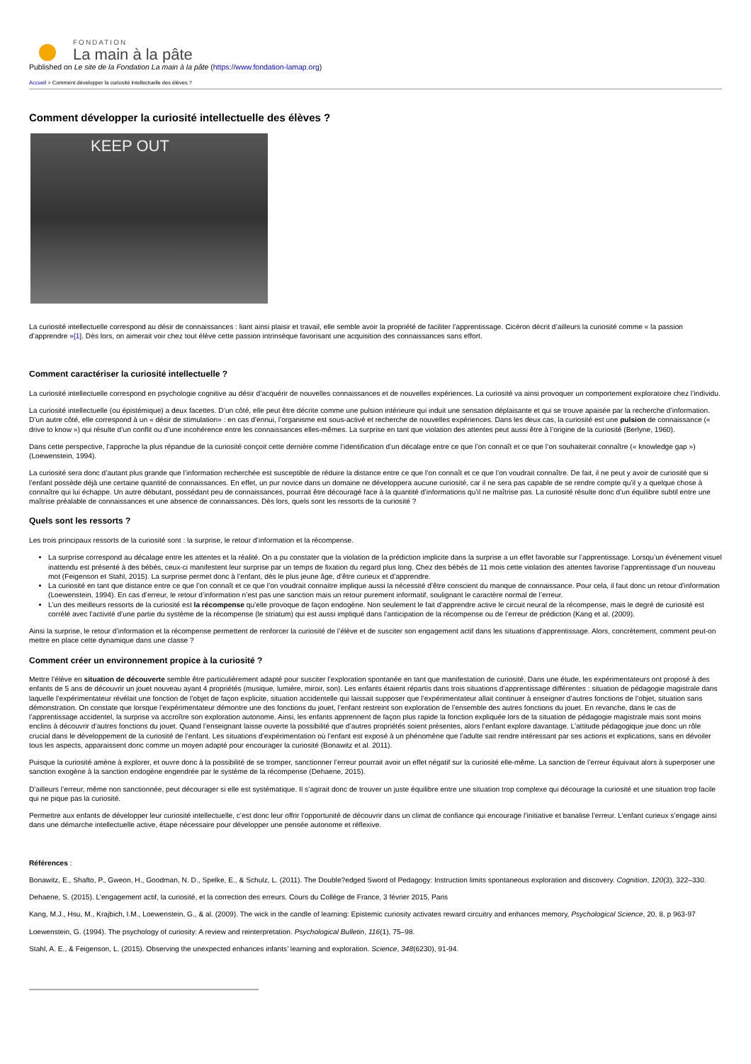FONDATION
La main à la pâte
Published on Le site de la Fondation La main à la pâte (https://www.fondation-lamap.org)
Accueil > Comment développer la curiosité intellectuelle des élèves ?
Comment développer la curiosité intellectuelle des élèves ?
KEEP OUT
La curiosité intellectuelle correspond au désir de connaissances : liant ainsi plaisir et travail, elle semble avoir la propriété de faciliter l’apprentissage. Cicéron décrit d’ailleurs la curiosité comme « la passion d’apprendre »[1]. Dès lors, on aimerait voir chez tout élève cette passion intrinsèque favorisant une acquisition des connaissances sans effort.
Comment caractériser la curiosité intellectuelle ?
La curiosité intellectuelle correspond en psychologie cognitive au désir d’acquérir de nouvelles connaissances et de nouvelles expériences. La curiosité va ainsi provoquer un comportement exploratoire chez l’individu.
La curiosité intellectuelle (ou épistémique) a deux facettes. D’un côté, elle peut être décrite comme une pulsion intérieure qui induit une sensation déplaisante et qui se trouve apaisée par la recherche d’information. D’un autre côté, elle correspond à un « désir de stimulation» : en cas d’ennui, l’organisme est sous-activé et recherche de nouvelles expériences. Dans les deux cas, la curiosité est une pulsion de connaissance (« drive to know ») qui résulte d’un conflit ou d’une incohérence entre les connaissances elles-mêmes. La surprise en tant que violation des attentes peut aussi être à l’origine de la curiosité (Berlyne, 1960).
Dans cette perspective, l’approche la plus répandue de la curiosité conçoit cette dernière comme l’identification d’un décalage entre ce que l’on connaît et ce que l’on souhaiterait connaître (« knowledge gap ») (Loewenstein, 1994).
La curiosité sera donc d’autant plus grande que l’information recherchée est susceptible de réduire la distance entre ce que l’on connaît et ce que l’on voudrait connaître. De fait, il ne peut y avoir de curiosité que si l’enfant possède déjà une certaine quantité de connaissances. En effet, un pur novice dans un domaine ne développera aucune curiosité, car il ne sera pas capable de se rendre compte qu’il y a quelque chose à connaître qui lui échappe. Un autre débutant, possédant peu de connaissances, pourrait être découragé face à la quantité d’informations qu’il ne maîtrise pas. La curiosité résulte donc d’un équilibre subtil entre une maîtrise préalable de connaissances et une absence de connaissances. Dès lors, quels sont les ressorts de la curiosité ?
Quels sont les ressorts ?
Les trois principaux ressorts de la curiosité sont : la surprise, le retour d’information et la récompense.
La surprise correspond au décalage entre les attentes et la réalité. On a pu constater que la violation de la prédiction implicite dans la surprise a un effet favorable sur l’apprentissage. Lorsqu’un événement visuel inattendu est présenté à des bébés, ceux-ci manifestent leur surprise par un temps de fixation du regard plus long. Chez des bébés de 11 mois cette violation des attentes favorise l’apprentissage d’un nouveau mot (Feigenson et Stahl, 2015). La surprise permet donc à l’enfant, dès le plus jeune âge, d’être curieux et d’apprendre.
La curiosité en tant que distance entre ce que l’on connaît et ce que l’on voudrait connaitre implique aussi la nécessité d’être conscient du manque de connaissance. Pour cela, il faut donc un retour d’information (Loewenstein, 1994). En cas d’erreur, le retour d’information n’est pas une sanction mais un retour purement informatif, soulignant le caractère normal de l’erreur.
L’un des meilleurs ressorts de la curiosité est la récompense qu’elle provoque de façon endogène. Non seulement le fait d’apprendre active le circuit neural de la récompense, mais le degré de curiosité est corrélé avec l’activité d’une partie du système de la récompense (le striatum) qui est aussi impliqué dans l’anticipation de la récompense ou de l’erreur de prédiction (Kang et al. (2009).
Ainsi la surprise, le retour d’information et la récompense permettent de renforcer la curiosité de l’élève et de susciter son engagement actif dans les situations d’apprentissage. Alors, concrètement, comment peut-on mettre en place cette dynamique dans une classe ?
Comment créer un environnement propice à la curiosité ?
Mettre l’élève en situation de découverte semble être particulièrement adapté pour susciter l’exploration spontanée en tant que manifestation de curiosité. Dans une étude, les expérimentateurs ont proposé à des enfants de 5 ans de découvrir un jouet nouveau ayant 4 propriétés (musique, lumière, miroir, son). Les enfants étaient répartis dans trois situations d’apprentissage différentes : situation de pédagogie magistrale dans laquelle l’expérimentateur révélait une fonction de l’objet de façon explicite, situation accidentelle qui laissait supposer que l’expérimentateur allait continuer à enseigner d’autres fonctions de l’objet, situation sans démonstration. On constate que lorsque l’expérimentateur démontre une des fonctions du jouet, l’enfant restreint son exploration de l’ensemble des autres fonctions du jouet. En revanche, dans le cas de l’apprentissage accidentel, la surprise va accroître son exploration autonome. Ainsi, les enfants apprennent de façon plus rapide la fonction expliquée lors de la situation de pédagogie magistrale mais sont moins enclins à découvrir d’autres fonctions du jouet. Quand l’enseignant laisse ouverte la possibilité que d’autres propriétés soient présentes, alors l’enfant explore davantage. L’attitude pédagogique joue donc un rôle crucial dans le développement de la curiosité de l’enfant. Les situations d’expérimentation où l’enfant est exposé à un phénomène que l’adulte sait rendre intéressant par ses actions et explications, sans en dévoiler tous les aspects, apparaissent donc comme un moyen adapté pour encourager la curiosité (Bonawitz et al. 2011).
Puisque la curiosité amène à explorer, et ouvre donc à la possibilité de se tromper, sanctionner l’erreur pourrait avoir un effet négatif sur la curiosité elle-même. La sanction de l’erreur équivaut alors à superposer une sanction exogène à la sanction endogène engendrée par le système de la récompense (Dehaene, 2015).
D’ailleurs l’erreur, même non sanctionnée, peut décourager si elle est systématique. Il s’agirait donc de trouver un juste équilibre entre une situation trop complexe qui décourage la curiosité et une situation trop facile qui ne pique pas la curiosité.
Permettre aux enfants de développer leur curiosité intellectuelle, c’est donc leur offrir l’opportunité de découvrir dans un climat de confiance qui encourage l’initiative et banalise l’erreur. L’enfant curieux s’engage ainsi dans une démarche intellectuelle active, étape nécessaire pour développer une pensée autonome et réflexive.
Références :
Bonawitz, E., Shafto, P., Gweon, H., Goodman, N. D., Spelke, E., & Schulz, L. (2011). The Double?edged Sword of Pedagogy: Instruction limits spontaneous exploration and discovery. Cognition, 120(3), 322–330.
Dehaene, S. (2015). L’engagement actif, la curiosité, et la correction des erreurs. Cours du Collège de France, 3 février 2015, Paris
Kang, M.J., Hsu, M., Krajbich, I.M., Loewenstein, G., & al. (2009). The wick in the candle of learning: Epistemic curiosity activates reward circuitry and enhances memory, Psychological Science, 20, 8, p 963-97
Loewenstein, G. (1994). The psychology of curiosity: A review and reinterpretation. Psychological Bulletin, 116(1), 75–98.
Stahl, A. E., & Feigenson, L. (2015). Observing the unexpected enhances infants’ learning and exploration. Science, 348(6230), 91-94.